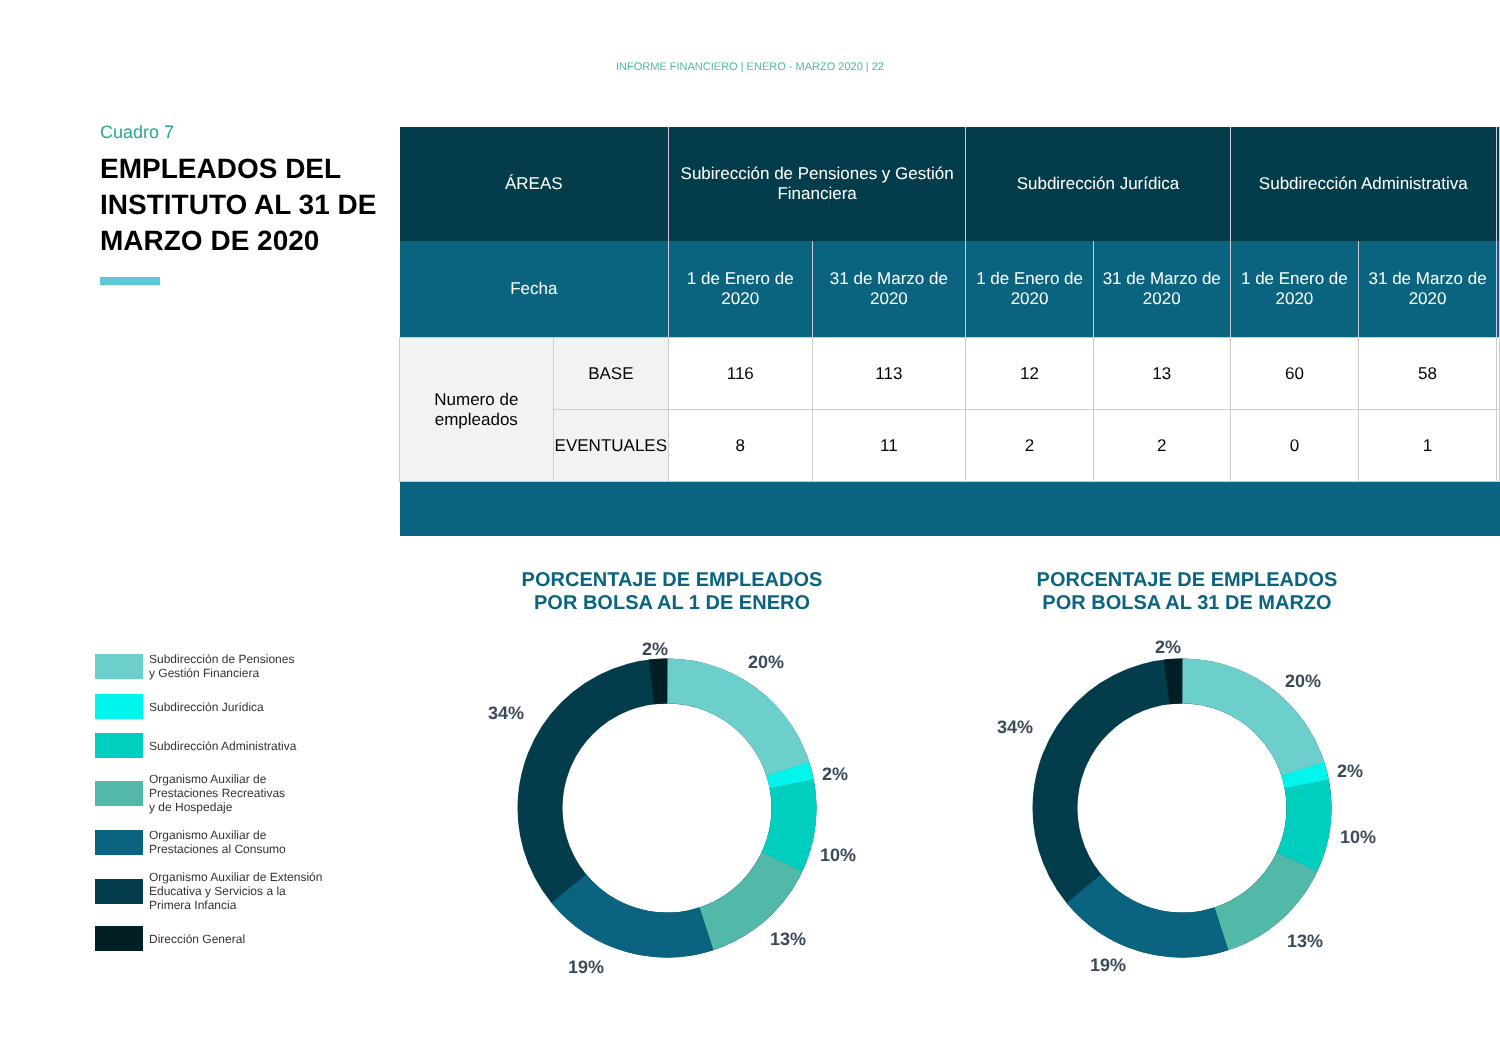INFORME FINANCIERO | ENERO - MARZO 2020 | 22
Cuadro 7
EMPLEADOS DEL INSTITUTO AL 31 DE MARZO DE 2020
| ÁREAS | | Subirección de Pensiones y Gestión Financiera | | Subdirección Jurídica | | Subdirección Administrativa | | |
| --- | --- | --- | --- | --- | --- | --- | --- | --- |
| Fecha | | 1 de Enero de 2020 | 31 de Marzo de 2020 | 1 de Enero de 2020 | 31 de Marzo de 2020 | 1 de Enero de 2020 | 31 de Marzo de 2020 | |
| Numero de empleados | BASE | 116 | 113 | 12 | 13 | 60 | 58 | |
| | EVENTUALES | 8 | 11 | 2 | 2 | 0 | 1 | |
PORCENTAJE DE EMPLEADOS
POR BOLSA AL 1 DE ENERO
PORCENTAJE DE EMPLEADOS
POR BOLSA AL 31 DE MARZO
Subdirección de Pensiones
y Gestión Financiera
Subdirección Jurídica
Subdirección Administrativa
Organismo Auxiliar de
Prestaciones Recreativas
y de Hospedaje
Organismo Auxiliar de
Prestaciones al Consumo
Organismo Auxiliar de Extensión
Educativa y Servicios a la
Primera Infancia
Dirección General
2%
20%
2%
10%
13%
19%
34%
2%
20%
2%
10%
13%
19%
34%